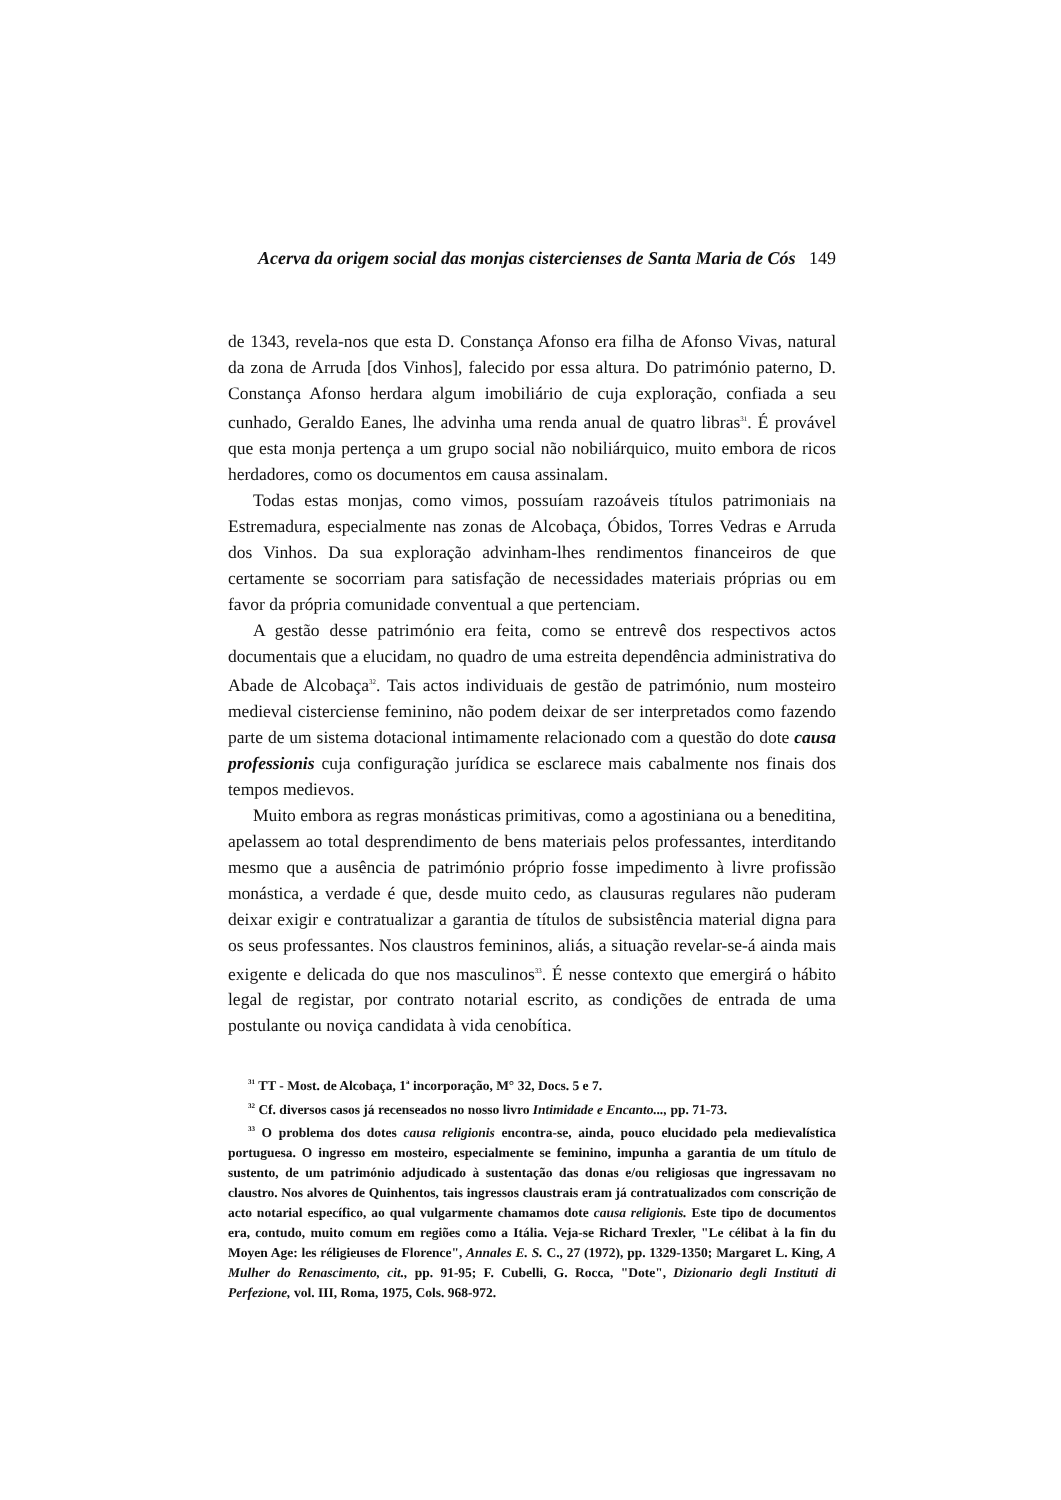Acerva da origem social das monjas cistercienses de Santa Maria de Cós 149
de 1343, revela-nos que esta D. Constança Afonso era filha de Afonso Vivas, natural da zona de Arruda [dos Vinhos], falecido por essa altura. Do património paterno, D. Constança Afonso herdara algum imobiliário de cuja exploração, confiada a seu cunhado, Geraldo Eanes, lhe advinha uma renda anual de quatro libras<sup>31</sup>. É provável que esta monja pertença a um grupo social não nobiliárquico, muito embora de ricos herdadores, como os documentos em causa assinalam.
Todas estas monjas, como vimos, possuíam razoáveis títulos patrimoniais na Estremadura, especialmente nas zonas de Alcobaça, Óbidos, Torres Vedras e Arruda dos Vinhos. Da sua exploração advinham-lhes rendimentos financeiros de que certamente se socorriam para satisfação de necessidades materiais próprias ou em favor da própria comunidade conventual a que pertenciam.
A gestão desse património era feita, como se entrevê dos respectivos actos documentais que a elucidam, no quadro de uma estreita dependência administrativa do Abade de Alcobaça<sup>32</sup>. Tais actos individuais de gestão de património, num mosteiro medieval cisterciense feminino, não podem deixar de ser interpretados como fazendo parte de um sistema dotacional intimamente relacionado com a questão do dote causa professionis cuja configuração jurídica se esclarece mais cabalmente nos finais dos tempos medievos.
Muito embora as regras monásticas primitivas, como a agostiniana ou a beneditina, apelassem ao total desprendimento de bens materiais pelos professantes, interditando mesmo que a ausência de património próprio fosse impedimento à livre profissão monástica, a verdade é que, desde muito cedo, as clausuras regulares não puderam deixar exigir e contratualizar a garantia de títulos de subsistência material digna para os seus professantes. Nos claustros femininos, aliás, a situação revelar-se-á ainda mais exigente e delicada do que nos masculinos<sup>33</sup>. É nesse contexto que emergirá o hábito legal de registar, por contrato notarial escrito, as condições de entrada de uma postulante ou noviça candidata à vida cenobítica.
<sup>31</sup> TT - Most. de Alcobaça, 1<sup>a</sup> incorporação, M° 32, Docs. 5 e 7.
<sup>32</sup> Cf. diversos casos já recenseados no nosso livro Intimidade e Encanto..., pp. 71-73.
<sup>33</sup> O problema dos dotes causa religionis encontra-se, ainda, pouco elucidado pela medievalística portuguesa. O ingresso em mosteiro, especialmente se feminino, impunha a garantia de um título de sustento, de um património adjudicado à sustentação das donas e/ou religiosas que ingressavam no claustro. Nos alvores de Quinhentos, tais ingressos claustrais eram já contratualizados com conscrição de acto notarial específico, ao qual vulgarmente chamamos dote causa religionis. Este tipo de documentos era, contudo, muito comum em regiões como a Itália. Veja-se Richard Trexler, "Le célibat à la fin du Moyen Age: les réligieuses de Florence", Annales E. S. C., 27 (1972), pp. 1329-1350; Margaret L. King, A Mulher do Renascimento, cit., pp. 91-95; F. Cubelli, G. Rocca, "Dote", Dizionario degli Instituti di Perfezione, vol. III, Roma, 1975, Cols. 968-972.